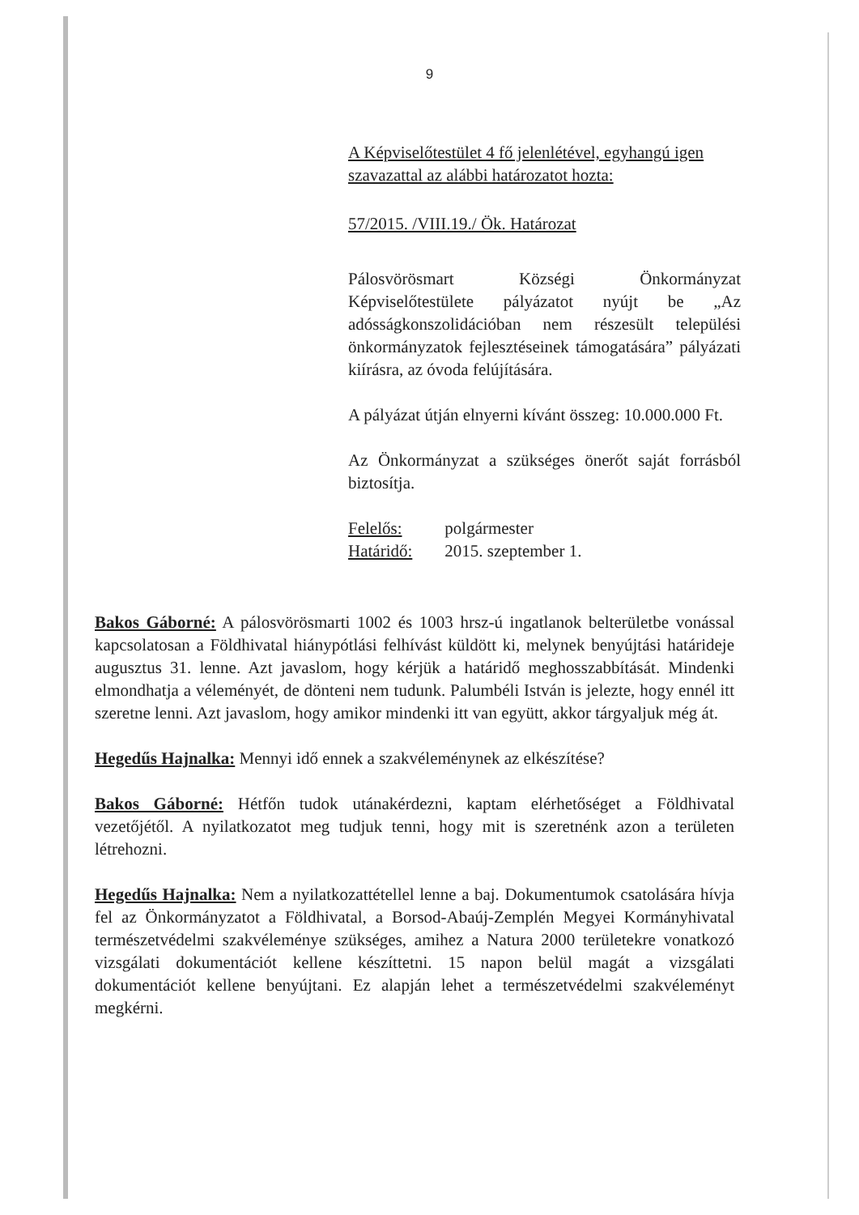9
A Képviselőtestület 4 fő jelenlétével, egyhangú igen szavazattal az alábbi határozatot hozta:
57/2015. /VIII.19./ Ök. Határozat
Pálosvörösmart Községi Önkormányzat Képviselőtestülete pályázatot nyújt be „Az adósságkonszolidációban nem részesült települési önkormányzatok fejlesztéseinek támogatására” pályázati kiírásra, az óvoda felújítására.
A pályázat útján elnyerni kívánt összeg: 10.000.000 Ft.
Az Önkormányzat a szükséges önerőt saját forrásból biztosítja.
| Felelős: | polgármester |
| Határidő: | 2015. szeptember 1. |
Bakos Gáborné: A pálosvörösmarti 1002 és 1003 hrsz-ú ingatlanok belterületbe vonással kapcsolatosan a Földhivatal hiánypótlási felhívást küldött ki, melynek benyújtási határideje augusztus 31. lenne. Azt javaslom, hogy kérjük a határidő meghosszabbítását. Mindenki elmondhatja a véleményét, de dönteni nem tudunk. Palumbéli István is jelezte, hogy ennél itt szeretne lenni. Azt javaslom, hogy amikor mindenki itt van együtt, akkor tárgyaljuk még át.
Hegedűs Hajnalka: Mennyi idő ennek a szakvéleménynek az elkészítése?
Bakos Gáborné: Hétfőn tudok utánakérdezni, kaptam elérhetőséget a Földhivatal vezetőjétől. A nyilatkozatot meg tudjuk tenni, hogy mit is szeretnénk azon a területen létrehozni.
Hegedűs Hajnalka: Nem a nyilatkozattétellel lenne a baj. Dokumentumok csatolására hívja fel az Önkormányzatot a Földhivatal, a Borsod-Abaúj-Zemplén Megyei Kormányhivatal természetvédelmi szakvéleménye szükséges, amihez a Natura 2000 területekre vonatkozó vizsgálati dokumentációt kellene készíttetni. 15 napon belül magát a vizsgálati dokumentációt kellene benyújtani. Ez alapján lehet a természetvédelmi szakvéleményt megkérni.